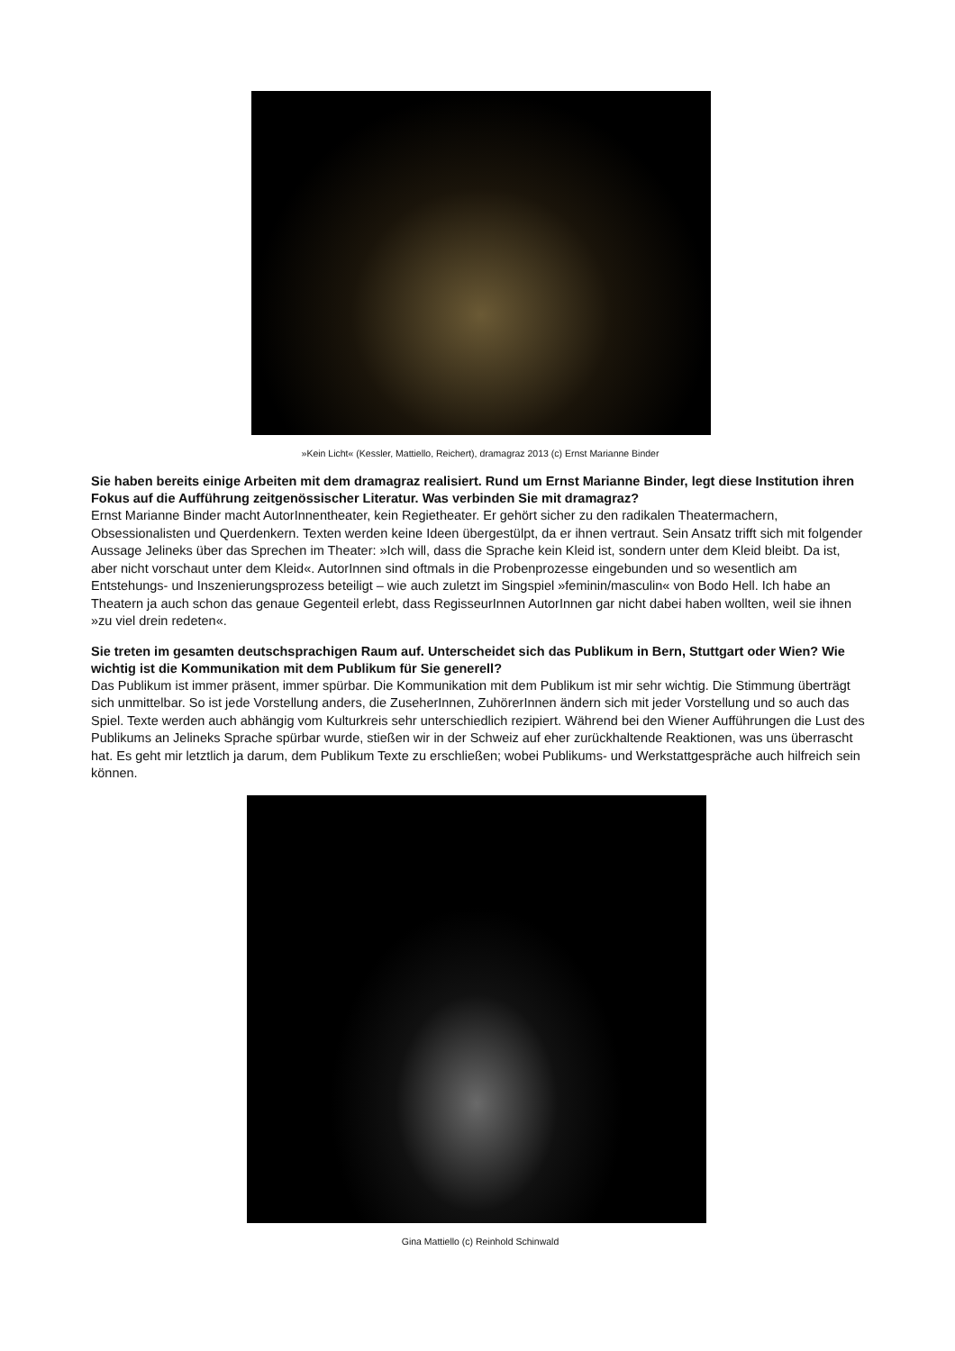»Kein Licht« (Kessler, Mattiello, Reichert), dramagraz 2013 (c) Ernst Marianne Binder
Sie haben bereits einige Arbeiten mit dem dramagraz realisiert. Rund um Ernst Marianne Binder, legt diese Institution ihren Fokus auf die Aufführung zeitgenössischer Literatur. Was verbinden Sie mit dramagraz?
Ernst Marianne Binder macht AutorInnentheater, kein Regietheater. Er gehört sicher zu den radikalen Theatermachern, Obsessionalisten und Querdenkern. Texten werden keine Ideen übergestülpt, da er ihnen vertraut. Sein Ansatz trifft sich mit folgender Aussage Jelineks über das Sprechen im Theater: »Ich will, dass die Sprache kein Kleid ist, sondern unter dem Kleid bleibt. Da ist, aber nicht vorschaut unter dem Kleid«. AutorInnen sind oftmals in die Probenprozesse eingebunden und so wesentlich am Entstehungs- und Inszenierungsprozess beteiligt – wie auch zuletzt im Singspiel »feminin/masculin« von Bodo Hell. Ich habe an Theatern ja auch schon das genaue Gegenteil erlebt, dass RegisseurInnen AutorInnen gar nicht dabei haben wollten, weil sie ihnen »zu viel drein redeten«.
Sie treten im gesamten deutschsprachigen Raum auf. Unterscheidet sich das Publikum in Bern, Stuttgart oder Wien? Wie wichtig ist die Kommunikation mit dem Publikum für Sie generell?
Das Publikum ist immer präsent, immer spürbar. Die Kommunikation mit dem Publikum ist mir sehr wichtig. Die Stimmung überträgt sich unmittelbar. So ist jede Vorstellung anders, die ZuseherInnen, ZuhörerInnen ändern sich mit jeder Vorstellung und so auch das Spiel. Texte werden auch abhängig vom Kulturkreis sehr unterschiedlich rezipiert. Während bei den Wiener Aufführungen die Lust des Publikums an Jelineks Sprache spürbar wurde, stießen wir in der Schweiz auf eher zurückhaltende Reaktionen, was uns überrascht hat. Es geht mir letztlich ja darum, dem Publikum Texte zu erschließen; wobei Publikums- und Werkstattgespräche auch hilfreich sein können.
Gina Mattiello (c) Reinhold Schinwald